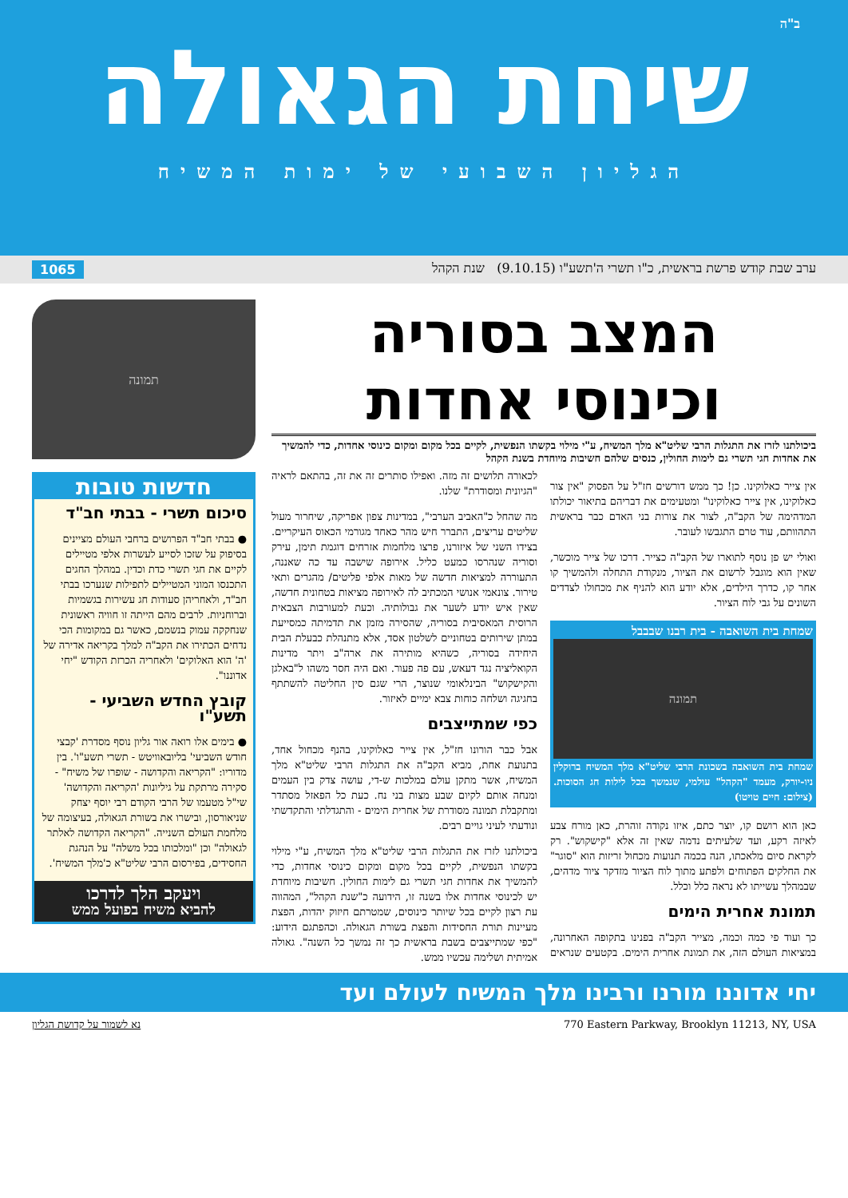ב"ה
שיחת הגאולה
הגליון השבועי של ימות המשיח
ערב שבת קודש פרשת בראשית, כ"ו תשרי ה'תשע"ו (9.10.15) שנת הקהל 1065
המצב בסוריה
וכינוסי אחדות
ביכולתנו לזרז את התגלות הרבי שליט"א מלך המשיח, ע"י מילוי בקשתו הנפשית, לקיים בכל מקום ומקום כינוסי אחדות, כדי להמשיך את אחדות חגי תשרי גם לימות החולין, כנסים שלהם חשיבות מיוחדת בשנת הקהל
אין צייר כאלוקינו. כן! כך ממש דורשים חז"ל על הפסוק "אין צור כאלוקינו, אין צייר כאלוקינו" ומטעימים את דבריהם בתיאור יכולתו המדהימה של הקב"ה, לצור את צורות בני האדם כבר בראשית התהוותם, עוד טרם התגבשו לעובר.
ואולי יש פן נוסף לתוארו של הקב"ה כצייר. דרכו של צייר מוכשר, שאין הוא מוגבל לרשום את הציור, מנקודת התחלה ולהמשיך קו אחר קו, כדרך הילדים, אלא יודע הוא להניף את מכחולו לצדדים השונים על גבי לוח הציור.
שמחת בית השואבה - בית רבנו שבבבל
תמונה
שמחת בית השואבה בשכונת הרבי שליט"א מלך המשיח ברוקלין ניו-יורק, מעמד "הקהל" עולמי, שנמשך בכל לילות חג הסוכות. (צילום: חיים טויטו)
כאן הוא רושם קו, יוצר כתם, איזו נקודה זוהרת, כאן מורח צבע לאיזה רקע, ועד שלעיתים נדמה שאין זה אלא "קישקוש". רק לקראת סיום מלאכתו, הנה בכמה תנועות מכחול זריזות הוא "סוגר" את החלקים הפתוחים ולפתע מתוך לוח הציור מזדקר ציור מדהים, שבמהלך עשייתו לא נראה כלל וכלל.
תמונת אחרית הימים
כך ועוד פי כמה וכמה, מצייר הקב"ה בפנינו בתקופה האחרונה, במציאות העולם הזה, את תמונת אחרית הימים. בקטעים שנראים לכאורה תלושים זה מזה. ואפילו סותרים זה את זה, בהתאם לראיה "הגיונית ומסודרת" שלנו.
מה שהחל כ"האביב הערבי", במדינות צפון אפריקה, שיחרור מעול שליטים עריצים, התברר חיש מהר כאחד מגורמי הכאוס העיקריים. בצידו השני של איזורנו, פרצו מלחמות אזרחים דוגמת תימן, עירק וסוריה שנהרסו כמעט כליל. אירופה שישבה עד כה שאננה, התעוררה למציאות חדשה של מאות אלפי פליטים/ מהגרים ותאי טירור. צונאמי אנושי המכתיב לה לאירופה מציאות בטחונית חדשה, שאין איש יודע לשער את גבולותיה. וכעת למעורבות הצבאית הרוסית המאסיבית בסוריה, שהסירה מזמן את תדמיתה כמסייעת במתן שירותים בטחוניים לשלטון אסד, אלא מתנהלת כבעלת הבית היחידה בסוריה, כשהיא מותירה את ארה"ב ויתר מדינות הקואליציה נגד דעאש, עם פה פעור. ואם היה חסר משהו ל"באלגן והקישקוש" הבינלאומי שנוצר, הרי שגם סין החליטה להשתתף בחגיגה ושלחה כוחות צבא ימיים לאיזור.
כפי שמתייצבים
אבל כבר הורונו חז"ל, אין צייר כאלוקינו, בהנף מכחול אחד, בתנועת אחת, מביא הקב"ה את התגלות הרבי שליט"א מלך המשיח, אשר מתקן עולם במלכות ש-די, עושה צדק בין העמים ומנחה אותם לקיום שבע מצות בני נח. כעת כל הפאזל מסתדר ומתקבלת תמונה מסודרת של אחרית הימים - והתגדלתי והתקדשתי ונודעתי לעיני גויים רבים.
ביכולתנו לזרז את התגלות הרבי שליט"א מלך המשיח, ע"י מילוי בקשתו הנפשית, לקיים בכל מקום ומקום כינוסי אחדות, כדי להמשיך את אחדות חגי תשרי גם לימות החולין. חשיבות מיוחדת יש לכינוסי אחדות אלו בשנה זו, הידועה כ"שנת הקהל", המהווה עת רצון לקיים בכל שיותר כינוסים, שמטרתם חיזוק יהדות, הפצת מעיינות תורת החסידות והפצת בשורת הגאולה. וכהפתגם הידוע: "כפי שמתייצבים בשבת בראשית כך זה נמשך כל השנה". גאולה אמיתית ושלימה עכשיו ממש.
תמונה
חדשות טובות
סיכום תשרי - בבתי חב"ד
● בבתי חב"ד הפרושים ברחבי העולם מציינים בסיפוק על שזכו לסייע לעשרות אלפי מטיילים לקיים את חגי תשרי כדת וכדין. במהלך החגים התכנסו המוני המטיילים לתפילות שנערכו בבתי חב"ד, ולאחריהן סעודות חג עשירות בגשמיות וברוחניות. לרבים מהם הייתה זו חוויה ראשונית שנחקקה עמוק בנשמם, כאשר גם במקומות הכי נדחים הכתירו את הקב"ה למלך בקריאה אדירה של 'ה' הוא האלוקים' ולאחריה הכרזת הקודש "יחי אדוננו".
קובץ החדש השביעי - תשע"ו
● בימים אלו רואה אור גליון נוסף מסדרת 'קבצי חודש השביעי' בליובאוויטש - תשרי תשע"ו'. בין מדוריו: "הקריאה והקדושה - שופרו של משיח" - סקירה מרתקת על גיליונות 'הקריאה והקדושה' שי"ל מטעמו של הרבי הקודם רבי יוסף יצחק שניאורסון, ובישרו את בשורת הגאולה, בעיצומה של מלחמת העולם השנייה. "הקריאה הקדושה לאלתר לגאולה" וכן "ומלכותו בכל משלה" על הנהגת החסידים, בפירסום הרבי שליט"א כ'מלך המשיח'.
ויעקב הלך לדרכו
להביא משיח בפועל ממש
יחי אדוננו מורנו ורבינו מלך המשיח לעולם ועד
770 Eastern Parkway, Brooklyn 11213, NY, USA נא לשמור על קדושת הגליון